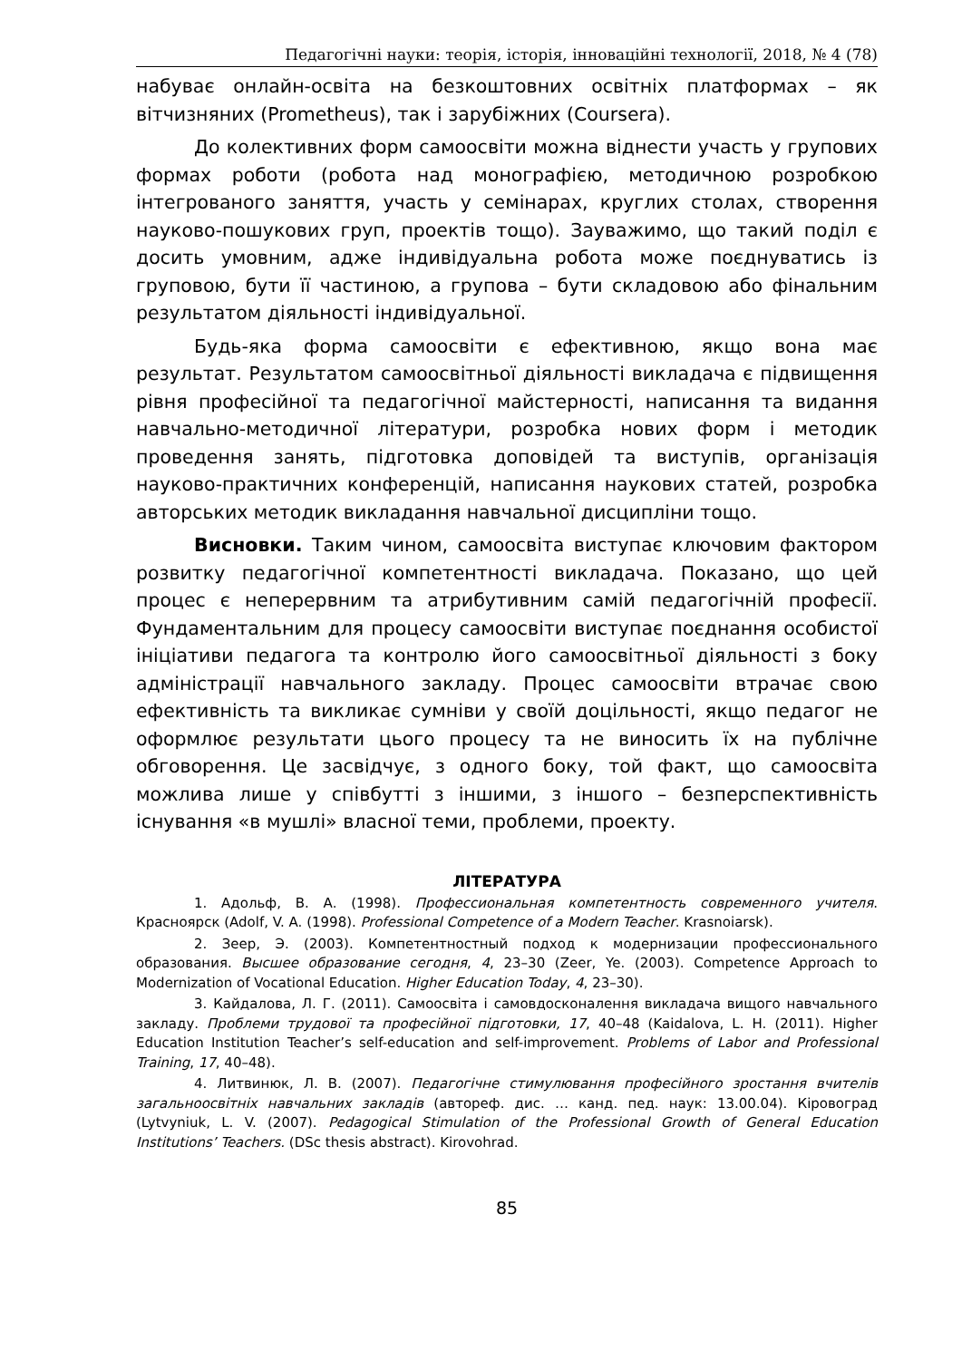Педагогічні науки: теорія, історія, інноваційні технології, 2018, № 4 (78)
набуває онлайн-освіта на безкоштовних освітніх платформах – як вітчизняних (Prometheus), так і зарубіжних (Coursera).
До колективних форм самоосвіти можна віднести участь у групових формах роботи (робота над монографією, методичною розробкою інтегрованого заняття, участь у семінарах, круглих столах, створення науково-пошукових груп, проектів тощо). Зауважимо, що такий поділ є досить умовним, адже індивідуальна робота може поєднуватись із груповою, бути її частиною, а групова – бути складовою або фінальним результатом діяльності індивідуальної.
Будь-яка форма самоосвіти є ефективною, якщо вона має результат. Результатом самоосвітньої діяльності викладача є підвищення рівня професійної та педагогічної майстерності, написання та видання навчально-методичної літератури, розробка нових форм і методик проведення занять, підготовка доповідей та виступів, організація науково-практичних конференцій, написання наукових статей, розробка авторських методик викладання навчальної дисципліни тощо.
Висновки. Таким чином, самоосвіта виступає ключовим фактором розвитку педагогічної компетентності викладача. Показано, що цей процес є неперервним та атрибутивним самій педагогічній професії. Фундаментальним для процесу самоосвіти виступає поєднання особистої ініціативи педагога та контролю його самоосвітньої діяльності з боку адміністрації навчального закладу. Процес самоосвіти втрачає свою ефективність та викликає сумніви у своїй доцільності, якщо педагог не оформлює результати цього процесу та не виносить їх на публічне обговорення. Це засвідчує, з одного боку, той факт, що самоосвіта можлива лише у співбутті з іншими, з іншого – безперспективність існування «в мушлі» власної теми, проблеми, проекту.
ЛІТЕРАТУРА
1. Адольф, В. А. (1998). Профессиональная компетентность современного учителя. Красноярск (Adolf, V. A. (1998). Professional Competence of a Modern Teacher. Krasnoiarsk).
2. Зеер, Э. (2003). Компетентностный подход к модернизации профессионального образования. Высшее образование сегодня, 4, 23–30 (Zeer, Ye. (2003). Competence Approach to Modernization of Vocational Education. Higher Education Today, 4, 23–30).
3. Кайдалова, Л. Г. (2011). Самоосвіта і самовдосконалення викладача вищого навчального закладу. Проблеми трудової та професійної підготовки, 17, 40–48 (Kaidalova, L. H. (2011). Higher Education Institution Teacher’s self-education and self-improvement. Problems of Labor and Professional Training, 17, 40–48).
4. Литвинюк, Л. В. (2007). Педагогічне стимулювання професійного зростання вчителів загальноосвітніх навчальних закладів (автореф. дис. … канд. пед. наук: 13.00.04). Кіровоград (Lytvyniuk, L. V. (2007). Pedagogical Stimulation of the Professional Growth of General Education Institutions’ Teachers. (DSc thesis abstract). Kirovohrad.
85